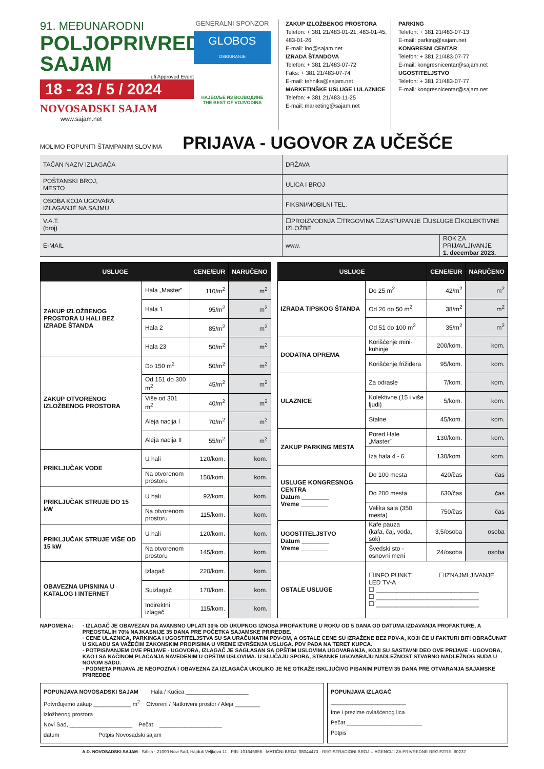91. MEĐUNARODNI
POLJOPRIVREDNI
SAJAM
ufi Approved Event
18 - 23 / 5 / 2024
NOVOSADSKI SAJAM
www.sajam.net
GENERALNI SPONZOR
GLOBOS
OSIGURANJE
НАЈБОЉЕ ИЗ ВОЈВОДИНЕ
THE BEST OF VOJVODINA
ZAKUP IZLOŽBENOG PROSTORA
Telefon: + 381 21/483-01-21, 483-01-45, 483-01-26
E-mail: ino@sajam.net
IZRADA ŠTANDOVA
Telefon: + 381 21/483-07-72
Faks: + 381 21/483-07-74
E-mail: tehnika@sajam.net
MARKETINŠKE USLUGE I ULAZNICE
Telefon: + 381 21/483-11-25
E-mail: marketing@sajam.net
PARKING
Telefon: + 381 21/483-07-13
E-mail: parking@sajam.net
KONGRESNI CENTAR
Telefon: + 381 21/483-07-77
E-mail: kongresnicentar@sajam.net
UGOSTITELJSTVO
Telefon: + 381 21/483-07-77
E-mail: kongresnicentar@sajam.net
MOLIMO POPUNITI ŠTAMPANIM SLOVIMA PRIJAVA - UGOVOR ZA UČEŠĆE
| TAČAN NAZIV IZLAGAČA | DRŽAVA | |
| POŠTANSKI BROJ, MESTO | ULICA I BROJ | |
| OSOBA KOJA UGOVARA IZLAGANJE NA SAJMU | FIKSNI/MOBILNI TEL. | |
| V.A.T. (broj) | ☐PROIZVODNJA ☐TRGOVINA ☐ZASTUPANJE ☐USLUGE ☐KOLEKTIVNE IZLOŽBE | |
| E-MAIL | www. | ROK ZA PRIJAVLJIVANJE 1. decembar 2023. |
| USLUGE | | CENE/EUR | NARUČENO |
| --- | --- | --- | --- |
| ZAKUP IZLOŽBENOG PROSTORA U HALI BEZ IZRADE ŠTANDA | Hala „Master” | 110/m<sup>2</sup> | m<sup>2</sup> |
| | Hala 1 | 95/m<sup>2</sup> | m<sup>2</sup> |
| | Hala 2 | 85/m<sup>2</sup> | m<sup>2</sup> |
| | Hala 23 | 50/m<sup>2</sup> | m<sup>2</sup> |
| ZAKUP OTVORENOG IZLOŽBENOG PROSTORA | Do 150 m<sup>2</sup> | 50/m<sup>2</sup> | m<sup>2</sup> |
| | Od 151 do 300 m<sup>2</sup> | 45/m<sup>2</sup> | m<sup>2</sup> |
| | Više od 301 m<sup>2</sup> | 40/m<sup>2</sup> | m<sup>2</sup> |
| | Aleja nacija I | 70/m<sup>2</sup> | m<sup>2</sup> |
| | Aleja nacija II | 55/m<sup>2</sup> | m<sup>2</sup> |
| PRIKLJUČAK VODE | U hali | 120/kom. | kom. |
| | Na otvorenom prostoru | 150/kom. | kom. |
| PRIKLJUČAK STRUJE DO 15 kW | U hali | 92/kom. | kom. |
| | Na otvorenom prostoru | 115/kom. | kom. |
| PRIKLJUČAK STRUJE VIŠE OD 15 kW | U hali | 120/kom. | kom. |
| | Na otvorenom prostoru | 145/kom. | kom. |
| OBAVEZNA UPISNINA U KATALOG I INTERNET | Izlagač | 220/kom. | kom. |
| | Suizlagač | 170/kom. | kom. |
| | Indirektni izlagač | 115/kom. | kom. |
| USLUGE | | CENE/EUR | NARUČENO |
| --- | --- | --- | --- |
| IZRADA TIPSKOG ŠTANDA | Do 25 m<sup>2</sup> | 42/m<sup>2</sup> | m<sup>2</sup> |
| | Od 26 do 50 m<sup>2</sup> | 38/m<sup>2</sup> | m<sup>2</sup> |
| | Od 51 do 100 m<sup>2</sup> | 35/m<sup>2</sup> | m<sup>2</sup> |
| DODATNA OPREMA | Korišćenje mini-kuhinje | 200/kom. | kom. |
| | Korišćenje frižidera | 95/kom. | kom. |
| ULAZNICE | Za odrasle | 7/kom. | kom. |
| | Kolektivne (15 i više ljudi) | 5/kom. | kom. |
| | Stalne | 45/kom. | kom. |
| ZAKUP PARKING MESTA | Pored Hale „Master” | 130/kom. | kom. |
| | Iza hala 4 - 6 | 130/kom. | kom. |
| USLUGE KONGRESNOG CENTRA Datum ________ Vreme ________ | Do 100 mesta | 420/čas | čas |
| | Do 200 mesta | 630/čas | čas |
| | Velika sala (350 mesta) | 750/čas | čas |
| UGOSTITELJSTVO Datum ________ Vreme ________ | Kafe pauza (kafa, čaj, voda, sok) | 3,5/osoba | osoba |
| | Švedski sto - osnovni meni | 24/osoba | osoba |
| OSTALE USLUGE | ☐INFO PUNKT ☐IZNAJMLJIVANJE LED TV-A ☐ ______________________________ ☐ ______________________________ ☐ ______________________________ | | |
NAPOMENA: · IZLAGAČ JE OBAVEZAN DA AVANSNO UPLATI 30% OD UKUPNOG IZNOSA PROFAKTURE U ROKU OD 5 DANA OD DATUMA IZDAVANJA PROFAKTURE, A PREOSTALIH 70% NAJKASNIJE 35 DANA PRE POČETKA SAJAMSKE PRIREDBE.
· CENE ULAZNICA, PARKINGA I UGOSTITELJSTVA SU SA URAČUNATIM PDV-OM, A OSTALE CENE SU IZRAŽENE BEZ PDV-A, KOJI ĆE U FAKTURI BITI OBRAČUNAT U SKLADU SA VAŽEĆIM ZAKONSKIM PROPISIMA U VREME IZVRŠENJA USLUGA. PDV PADA NA TERET KUPCA.
· POTPISIVANJEM OVE PRIJAVE - UGOVORA, IZLAGAČ JE SAGLASAN SA OPŠTIM USLOVIMA UGOVARANJA, KOJI SU SASTAVNI DEO OVE PRIJAVE - UGOVORA, KAO I SA NAČINOM PLAĆANJA NAVEDENIM U OPŠTIM USLOVIMA. U SLUČAJU SPORA, STRANKE UGOVARAJU NADLEŽNOST STVARNO NADLEŽNOG SUDA U NOVOM SADU.
· PODNETA PRIJAVA JE NEOPOZIVA I OBAVEZNA ZA IZLAGAČA UKOLIKO JE NE OTKAŽE ISKLJUČIVO PISANIM PUTEM 35 DANA PRE OTVARANJA SAJAMSKE PRIREDBE
POPUNJAVA NOVOSADSKI SAJAM Hala / Kućica ____________________
Potvrđujemo zakup ____________ m<sup>2</sup> Otvoreni / Natkriveni prostor / Aleja ________
izložbenog prostora
Novi Sad, ____________________ Pečat ____________________
datum Potpis Novosadski sajam
POPUNJAVA IZLAGAČ
________________________
Ime i prezime ovlašćenog lica
Pečat ________________________
Potpis
A.D. NOVOSADSKI SAJAM · Srbija - 21000 Novi Sad, Hajduk Veljkova 11 · PIB: 101646656 · MATIČNI BROJ: 08044473 · REGISTRACIONI BROJ U AGENCIJI ZA PRIVREDNE REGISTRE: 60237